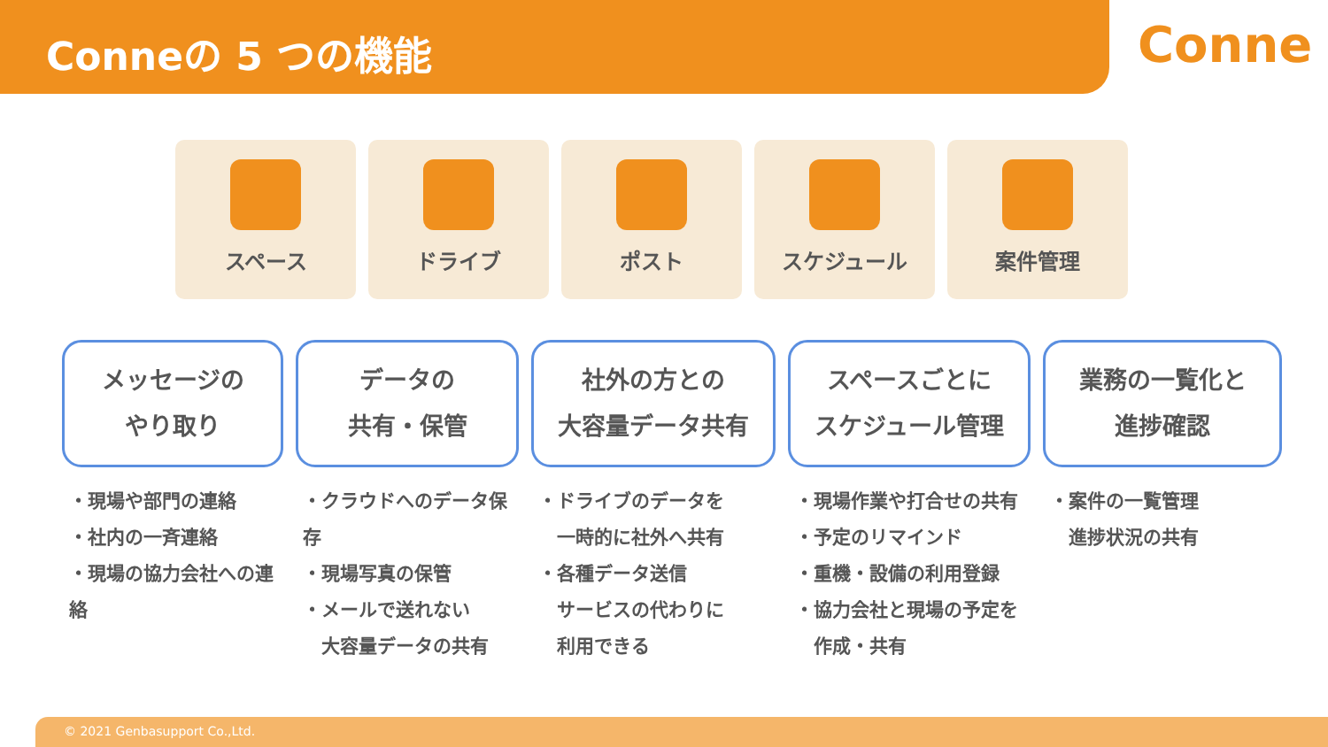Conneの 5 つの機能
Conne
スペース ドライブ ポスト スケジュール 案件管理
メッセージの
やり取り
・現場や部門の連絡
・社内の一斉連絡
・現場の協力会社への連絡
データの
共有・保管
・クラウドへのデータ保存
・現場写真の保管
・メールで送れない
　大容量データの共有
社外の方との
大容量データ共有
・ドライブのデータを
　一時的に社外へ共有
・各種データ送信
　サービスの代わりに
　利用できる
スペースごとに
スケジュール管理
・現場作業や打合せの共有
・予定のリマインド
・重機・設備の利用登録
・協力会社と現場の予定を
　作成・共有
業務の一覧化と
進捗確認
・案件の一覧管理
　進捗状況の共有
© 2021 Genbasupport Co.,Ltd.